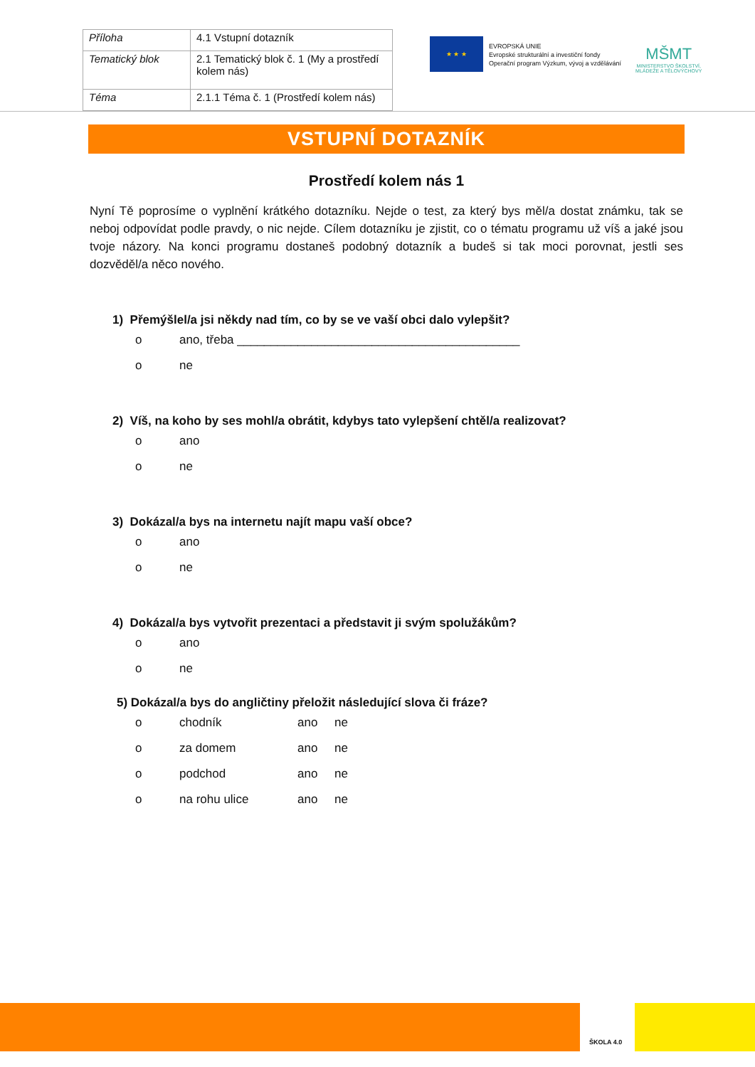| Příloha | 4.1 Vstupní dotazník |
| Tematický blok | 2.1 Tematický blok č. 1 (My a prostředí kolem nás) |
| Téma | 2.1.1 Téma č. 1 (Prostředí kolem nás) |
★ ★ ★
EVROPSKÁ UNIE
Evropské strukturální a investiční fondy
Operační program Výzkum, vývoj a vzdělávání
MŠMT
MINISTERSTVO ŠKOLSTVÍ,
MLÁDEŽE A TĚLOVÝCHOVY
VSTUPNÍ DOTAZNÍK
Prostředí kolem nás 1
Nyní Tě poprosíme o vyplnění krátkého dotazníku. Nejde o test, za který bys měl/a dostat známku, tak se neboj odpovídat podle pravdy, o nic nejde. Cílem dotazníku je zjistit, co o tématu programu už víš a jaké jsou tvoje názory. Na konci programu dostaneš podobný dotazník a budeš si tak moci porovnat, jestli ses dozvěděl/a něco nového.
1) Přemýšlel/a jsi někdy nad tím, co by se ve vaší obci dalo vylepšit?
o ano, třeba __________________________________________
o ne
2) Víš, na koho by ses mohl/a obrátit, kdybys tato vylepšení chtěl/a realizovat?
o ano
o ne
3) Dokázal/a bys na internetu najít mapu vaší obce?
o ano
o ne
4) Dokázal/a bys vytvořit prezentaci a představit ji svým spolužákům?
o ano
o ne
5) Dokázal/a bys do angličtiny přeložit následující slova či fráze?
o chodník ano ne
o za domem ano ne
o podchod ano ne
o na rohu ulice ano ne
ŠKOLA 4.0